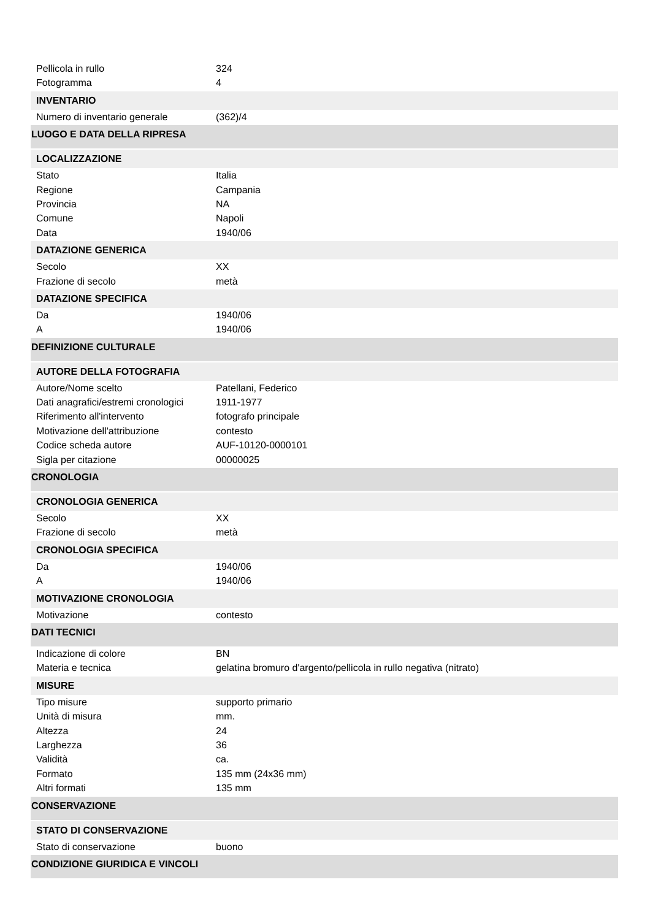Pellicola in rullo 324
Fotogramma 4
INVENTARIO
Numero di inventario generale (362)/4
LUOGO E DATA DELLA RIPRESA
LOCALIZZAZIONE
Stato Italia
Regione Campania
Provincia NA
Comune Napoli
Data 1940/06
DATAZIONE GENERICA
Secolo XX
Frazione di secolo metà
DATAZIONE SPECIFICA
Da 1940/06
A 1940/06
DEFINIZIONE CULTURALE
AUTORE DELLA FOTOGRAFIA
Autore/Nome scelto Patellani, Federico
Dati anagrafici/estremi cronologici 1911-1977
Riferimento all'intervento fotografo principale
Motivazione dell'attribuzione contesto
Codice scheda autore AUF-10120-0000101
Sigla per citazione 00000025
CRONOLOGIA
CRONOLOGIA GENERICA
Secolo XX
Frazione di secolo metà
CRONOLOGIA SPECIFICA
Da 1940/06
A 1940/06
MOTIVAZIONE CRONOLOGIA
Motivazione contesto
DATI TECNICI
Indicazione di colore BN
Materia e tecnica gelatina bromuro d'argento/pellicola in rullo negativa (nitrato)
MISURE
Tipo misure supporto primario
Unità di misura mm.
Altezza 24
Larghezza 36
Validità ca.
Formato 135 mm (24x36 mm)
Altri formati 135 mm
CONSERVAZIONE
STATO DI CONSERVAZIONE
Stato di conservazione buono
CONDIZIONE GIURIDICA E VINCOLI